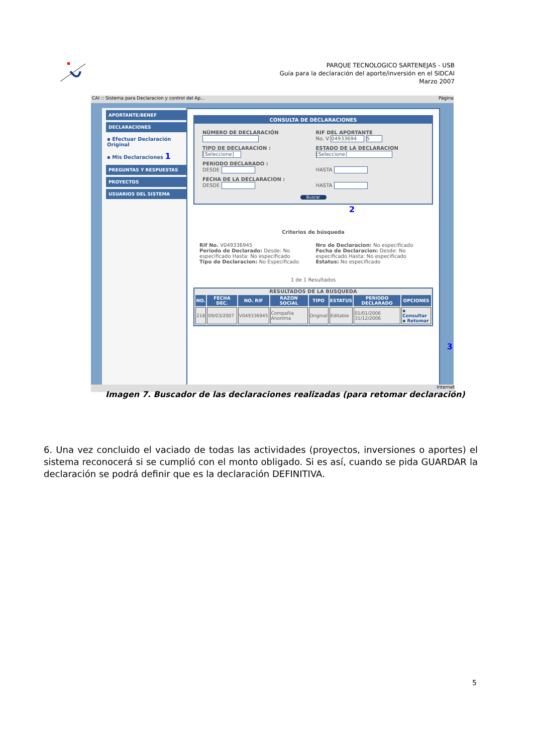PARQUE TECNOLOGICO SARTENEJAS - USB
Guía para la declaración del aporte/inversión en el SIDCAI
Marzo 2007
CAI :: Sistema para Declaracion y control del Ap... Página
APORTANTE/BENEF
DECLARACIONES
▪ Efectuar Declaración Original
▪ Mis Declaraciones 1
PREGUNTAS Y RESPUESTAS
PROYECTOS
USUARIOS DEL SISTEMA
CONSULTA DE DECLARACIONES
NÚMERO DE DECLARACIÓN
RIF DEL APORTANTE
No. V 04933694 5
TIPO DE DECLARACION :
[Seleccione]
ESTADO DE LA DECLARACION
[Seleccione]
PERIODO DECLARADO :
DESDE
HASTA
FECHA DE LA DECLARACION :
DESDE
HASTA
Buscar
2
Criterios de búsqueda
Rif No. V049336945
Periodo de Declarado: Desde: No especificado Hasta: No especificado
Tipo de Declaracion: No Especificado
Nro de Declaracion: No especificado
Fecha de Declaracion: Desde: No especificado Hasta: No especificado
Estatus: No especificado
1 de 1 Resultados
RESULTADOS DE LA BUSQUEDA
| NO. | FECHA DEC. | NO. RIF | RAZON SOCIAL | TIPO | ESTATUS | PERIODO DECLARADO | OPCIONES |
| --- | --- | --- | --- | --- | --- | --- | --- |
| 218 | 09/03/2007 | V049336945 | Compañia Anonima | Original | Editable | 01/01/2006 31/12/2006 | ▪ Consultar ▪ Retomar |
3
Internet
Imagen 7. Buscador de las declaraciones realizadas (para retomar declaración)
6. Una vez concluido el vaciado de todas las actividades (proyectos, inversiones o aportes) el sistema reconocerá si se cumplió con el monto obligado. Si es así, cuando se pida GUARDAR la declaración se podrá definir que es la declaración DEFINITIVA.
5